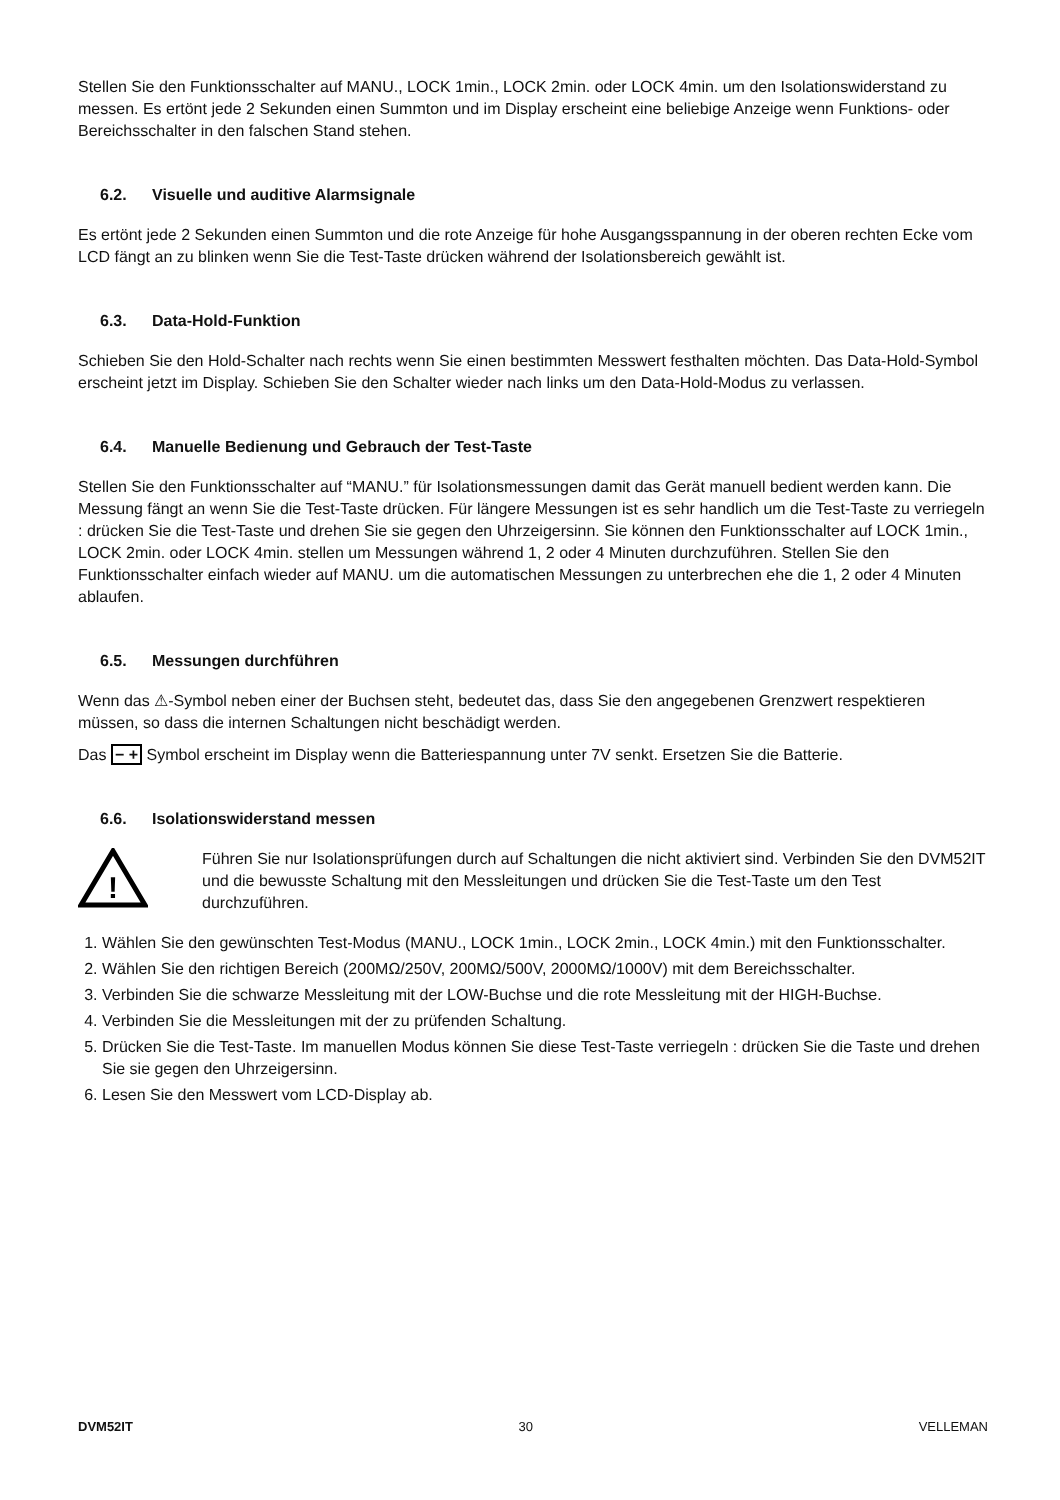Stellen Sie den Funktionsschalter auf MANU., LOCK 1min., LOCK 2min. oder LOCK 4min. um den Isolationswiderstand zu messen. Es ertönt jede 2 Sekunden einen Summton und im Display erscheint eine beliebige Anzeige wenn Funktions- oder Bereichsschalter in den falschen Stand stehen.
6.2. Visuelle und auditive Alarmsignale
Es ertönt jede 2 Sekunden einen Summton und die rote Anzeige für hohe Ausgangsspannung in der oberen rechten Ecke vom LCD fängt an zu blinken wenn Sie die Test-Taste drücken während der Isolationsbereich gewählt ist.
6.3. Data-Hold-Funktion
Schieben Sie den Hold-Schalter nach rechts wenn Sie einen bestimmten Messwert festhalten möchten. Das Data-Hold-Symbol erscheint jetzt im Display. Schieben Sie den Schalter wieder nach links um den Data-Hold-Modus zu verlassen.
6.4. Manuelle Bedienung und Gebrauch der Test-Taste
Stellen Sie den Funktionsschalter auf “MANU.” für Isolationsmessungen damit das Gerät manuell bedient werden kann. Die Messung fängt an wenn Sie die Test-Taste drücken. Für längere Messungen ist es sehr handlich um die Test-Taste zu verriegeln : drücken Sie die Test-Taste und drehen Sie sie gegen den Uhrzeigersinn. Sie können den Funktionsschalter auf LOCK 1min., LOCK 2min. oder LOCK 4min. stellen um Messungen während 1, 2 oder 4 Minuten durchzuführen. Stellen Sie den Funktionsschalter einfach wieder auf MANU. um die automatischen Messungen zu unterbrechen ehe die 1, 2 oder 4 Minuten ablaufen.
6.5. Messungen durchführen
Wenn das ⚠-Symbol neben einer der Buchsen steht, bedeutet das, dass Sie den angegebenen Grenzwert respektieren müssen, so dass die internen Schaltungen nicht beschädigt werden.
Das − + Symbol erscheint im Display wenn die Batteriespannung unter 7V senkt. Ersetzen Sie die Batterie.
6.6. Isolationswiderstand messen
!
Führen Sie nur Isolationsprüfungen durch auf Schaltungen die nicht aktiviert sind. Verbinden Sie den DVM52IT und die bewusste Schaltung mit den Messleitungen und drücken Sie die Test-Taste um den Test durchzuführen.
1. Wählen Sie den gewünschten Test-Modus (MANU., LOCK 1min., LOCK 2min., LOCK 4min.) mit den Funktionsschalter.
2. Wählen Sie den richtigen Bereich (200MΩ/250V, 200MΩ/500V, 2000MΩ/1000V) mit dem Bereichsschalter.
3. Verbinden Sie die schwarze Messleitung mit der LOW-Buchse und die rote Messleitung mit der HIGH-Buchse.
4. Verbinden Sie die Messleitungen mit der zu prüfenden Schaltung.
5. Drücken Sie die Test-Taste. Im manuellen Modus können Sie diese Test-Taste verriegeln : drücken Sie die Taste und drehen Sie sie gegen den Uhrzeigersinn.
6. Lesen Sie den Messwert vom LCD-Display ab.
DVM52IT 30 VELLEMAN